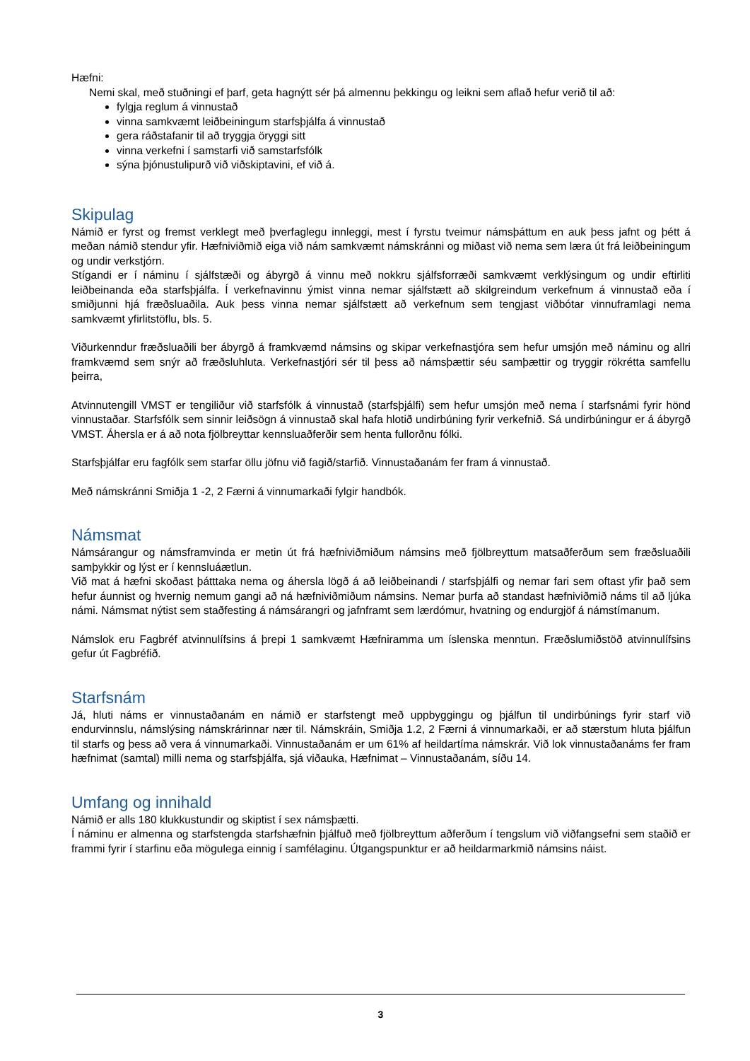Hæfni:
Nemi skal, með stuðningi ef þarf, geta hagnýtt sér þá almennu þekkingu og leikni sem aflað hefur verið til að:
fylgja reglum á vinnustað
vinna samkvæmt leiðbeiningum starfsþjálfa á vinnustað
gera ráðstafanir til að tryggja öryggi sitt
vinna verkefni í samstarfi við samstarfsfólk
sýna þjónustulipurð við viðskiptavini, ef við á.
Skipulag
Námið er fyrst og fremst verklegt með þverfaglegu innleggi, mest í fyrstu tveimur námsþáttum en auk þess jafnt og þétt á meðan námið stendur yfir. Hæfniviðmið eiga við nám samkvæmt námskránni og miðast við nema sem læra út frá leiðbeiningum og undir verkstjórn.
Stígandi er í náminu í sjálfstæði og ábyrgð á vinnu með nokkru sjálfsforræði samkvæmt verklýsingum og undir eftirliti leiðbeinanda eða starfsþjálfa. Í verkefnavinnu ýmist vinna nemar sjálfstætt að skilgreindum verkefnum á vinnustað eða í smiðjunni hjá fræðsluaðila. Auk þess vinna nemar sjálfstætt að verkefnum sem tengjast viðbótar vinnuframlagi nema samkvæmt yfirlitstöflu, bls. 5.
Viðurkenndur fræðsluaðili ber ábyrgð á framkvæmd námsins og skipar verkefnastjóra sem hefur umsjón með náminu og allri framkvæmd sem snýr að fræðsluhluta. Verkefnastjóri sér til þess að námsþættir séu samþættir og tryggir rökrétta samfellu þeirra,
Atvinnutengill VMST er tengiliður við starfsfólk á vinnustað (starfsþjálfi) sem hefur umsjón með nema í starfsnámi fyrir hönd vinnustaðar. Starfsfólk sem sinnir leiðsögn á vinnustað skal hafa hlotið undirbúning fyrir verkefnið. Sá undirbúningur er á ábyrgð VMST. Áhersla er á að nota fjölbreyttar kennsluaðferðir sem henta fullorðnu fólki.
Starfsþjálfar eru fagfólk sem starfar öllu jöfnu við fagið/starfið. Vinnustaðanám fer fram á vinnustað.
Með námskránni Smiðja 1 -2, 2 Færni á vinnumarkaði fylgir handbók.
Námsmat
Námsárangur og námsframvinda er metin út frá hæfniviðmiðum námsins með fjölbreyttum matsaðferðum sem fræðsluaðili samþykkir og lýst er í kennsluáætlun.
Við mat á hæfni skoðast þátttaka nema og áhersla lögð á að leiðbeinandi / starfsþjálfi og nemar fari sem oftast yfir það sem hefur áunnist og hvernig nemum gangi að ná hæfniviðmiðum námsins. Nemar þurfa að standast hæfniviðmið náms til að ljúka námi. Námsmat nýtist sem staðfesting á námsárangri og jafnframt sem lærdómur, hvatning og endurgjöf á námstímanum.
Námslok eru Fagbréf atvinnulífsins á þrepi 1 samkvæmt Hæfniramma um íslenska menntun. Fræðslumiðstöð atvinnulífsins gefur út Fagbréfið.
Starfsnám
Já, hluti náms er vinnustaðanám en námið er starfstengt með uppbyggingu og þjálfun til undirbúnings fyrir starf við endurvinnslu, námslýsing námskrárinnar nær til. Námskráin, Smiðja 1.2, 2 Færni á vinnumarkaði, er að stærstum hluta þjálfun til starfs og þess að vera á vinnumarkaði. Vinnustaðanám er um 61% af heildartíma námskrár. Við lok vinnustaðanáms fer fram hæfnimat (samtal) milli nema og starfsþjálfa, sjá viðauka, Hæfnimat – Vinnustaðanám, síðu 14.
Umfang og innihald
Námið er alls 180 klukkustundir og skiptist í sex námsþætti.
Í náminu er almenna og starfstengda starfshæfnin þjálfuð með fjölbreyttum aðferðum í tengslum við viðfangsefni sem staðið er frammi fyrir í starfinu eða mögulega einnig í samfélaginu. Útgangspunktur er að heildarmarkmið námsins náist.
3